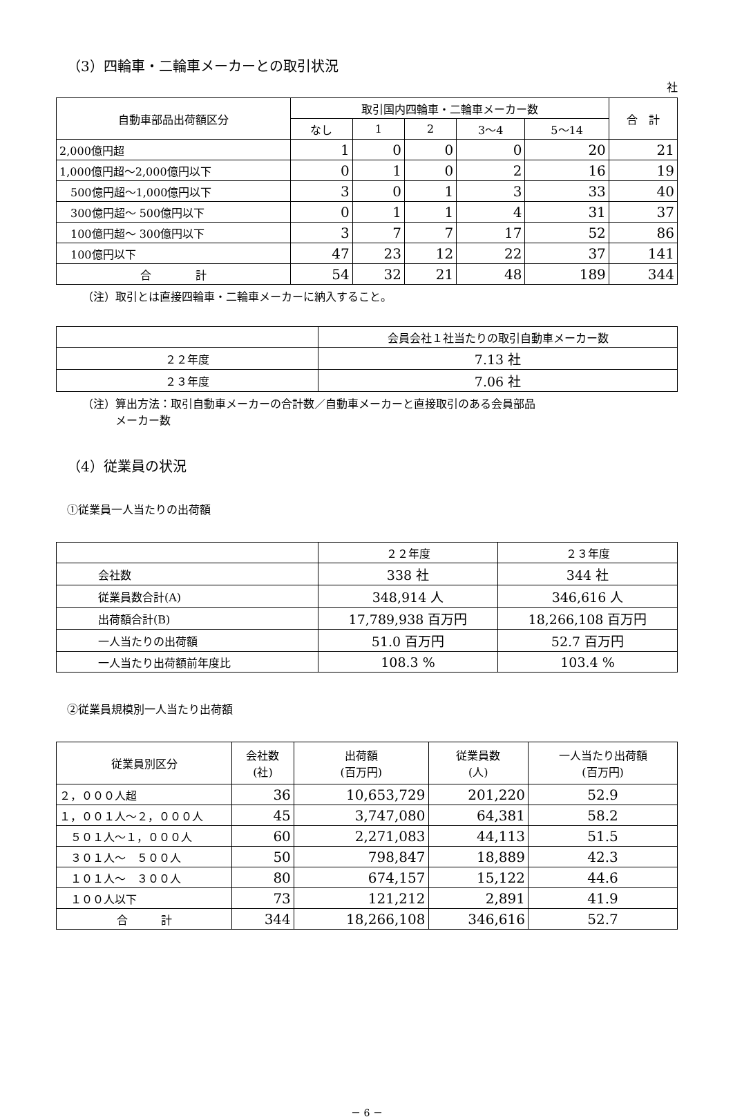（3）四輪車・二輪車メーカーとの取引状況
社
| 自動車部品出荷額区分 | 取引国内四輪車・二輪車メーカー数 | | | | | 合 計 |
| --- | --- | --- | --- | --- | --- | --- |
| | なし | 1 | 2 | 3〜4 | 5〜14 | |
| 2,000億円超 | 1 | 0 | 0 | 0 | 20 | 21 |
| 1,000億円超〜2,000億円以下 | 0 | 1 | 0 | 2 | 16 | 19 |
| 500億円超〜1,000億円以下 | 3 | 0 | 1 | 3 | 33 | 40 |
| 300億円超〜 500億円以下 | 0 | 1 | 1 | 4 | 31 | 37 |
| 100億円超〜 300億円以下 | 3 | 7 | 7 | 17 | 52 | 86 |
| 100億円以下 | 47 | 23 | 12 | 22 | 37 | 141 |
| 合 計 | 54 | 32 | 21 | 48 | 189 | 344 |
（注）取引とは直接四輪車・二輪車メーカーに納入すること。
| | 会員会社１社当たりの取引自動車メーカー数 |
| ２２年度 | 7.13 社 |
| ２３年度 | 7.06 社 |
（注）算出方法：取引自動車メーカーの合計数／自動車メーカーと直接取引のある会員部品
　　　メーカー数
（4）従業員の状況
①従業員一人当たりの出荷額
| | ２２年度 | ２３年度 |
| 会社数 | 338 社 | 344 社 |
| 従業員数合計(A) | 348,914 人 | 346,616 人 |
| 出荷額合計(B) | 17,789,938 百万円 | 18,266,108 百万円 |
| 一人当たりの出荷額 | 51.0 百万円 | 52.7 百万円 |
| 一人当たり出荷額前年度比 | 108.3 % | 103.4 % |
②従業員規模別一人当たり出荷額
| 従業員別区分 | 会社数 (社) | 出荷額 (百万円) | 従業員数 (人) | 一人当たり出荷額 (百万円) |
| --- | --- | --- | --- | --- |
| ２，０００人超 | 36 | 10,653,729 | 201,220 | 52.9 |
| １，００１人〜２，０００人 | 45 | 3,747,080 | 64,381 | 58.2 |
| ５０１人〜１，０００人 | 60 | 2,271,083 | 44,113 | 51.5 |
| ３０１人〜 ５００人 | 50 | 798,847 | 18,889 | 42.3 |
| １０１人〜 ３００人 | 80 | 674,157 | 15,122 | 44.6 |
| １００人以下 | 73 | 121,212 | 2,891 | 41.9 |
| 合 計 | 344 | 18,266,108 | 346,616 | 52.7 |
－ 6 －